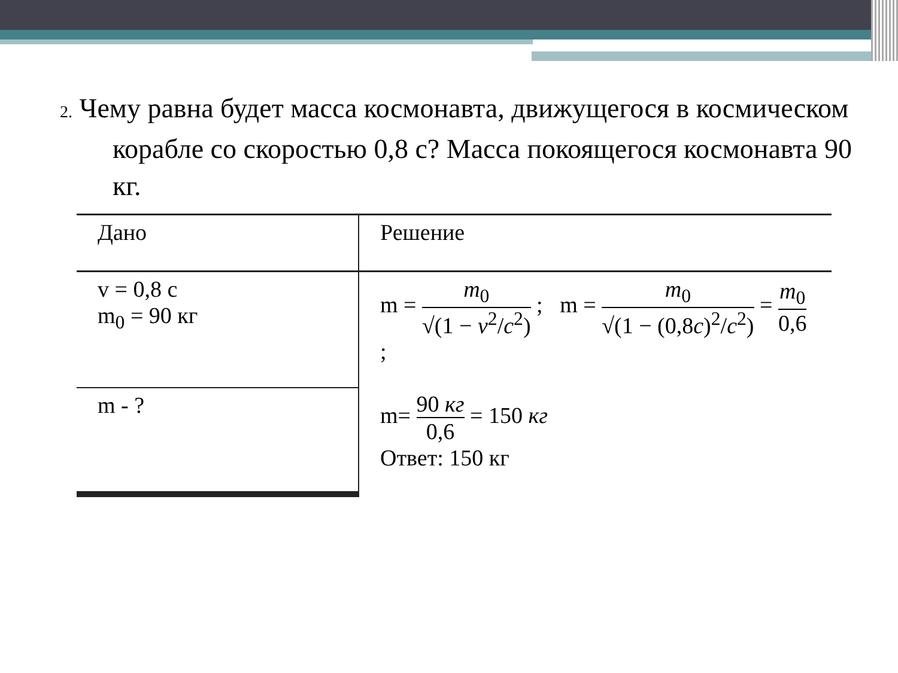2. Чему равна будет масса космонавта, движущегося в космическом корабле со скоростью 0,8 с? Масса покоящегося космонавта 90 кг.
| Дано | Решение |
| --- | --- |
| v = 0,8 c m<sub>0</sub> = 90 кг | m = m<sub>0</sub> √(1 − v<sup>2</sup>/ c<sup>2</sup>) ; m = m<sub>0</sub> √(1 − (0,8 c )<sup>2</sup>/ c<sup>2</sup>) = m<sub>0</sub> 0,6 ; m= 90 кг 0,6 = 150 кг Ответ: 150 кг |
| m - ? | |